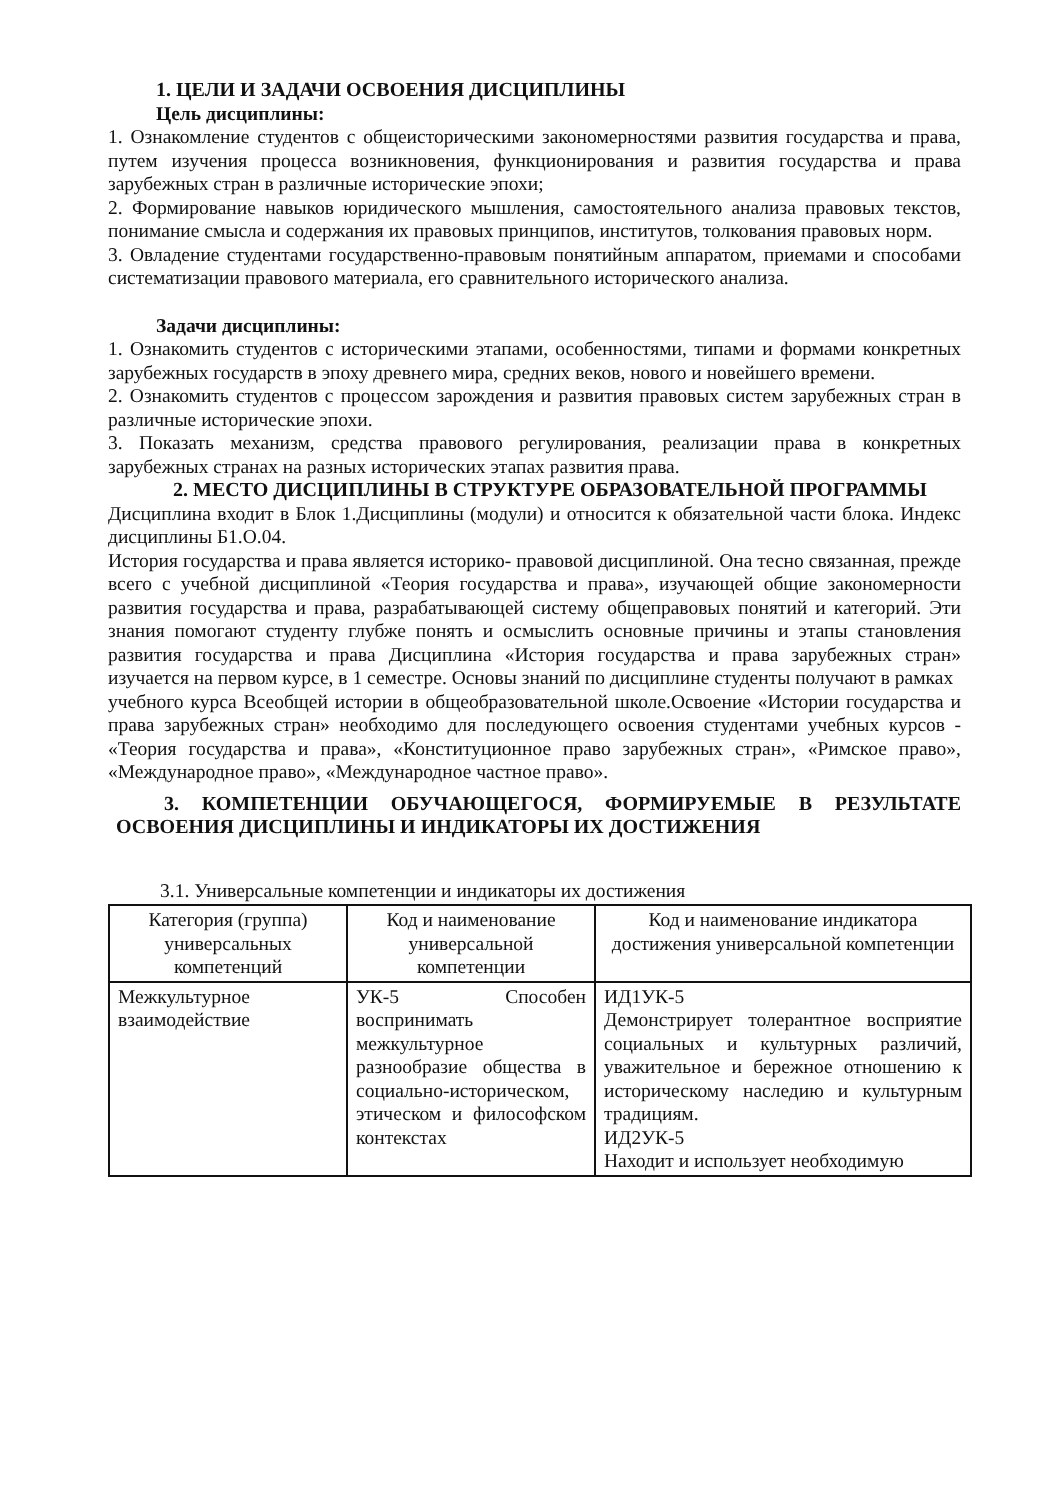1. ЦЕЛИ И ЗАДАЧИ ОСВОЕНИЯ ДИСЦИПЛИНЫ
Цель дисциплины:
1. Ознакомление студентов с общеисторическими закономерностями развития государства и права, путем изучения процесса возникновения, функционирования и развития государства и права зарубежных стран в различные исторические эпохи;
2. Формирование навыков юридического мышления, самостоятельного анализа правовых текстов, понимание смысла и содержания их правовых принципов, институтов, толкования правовых норм.
3. Овладение студентами государственно-правовым понятийным аппаратом, приемами и способами систематизации правового материала, его сравнительного исторического анализа.
Задачи дисциплины:
1. Ознакомить студентов с историческими этапами, особенностями, типами и формами конкретных зарубежных государств в эпоху древнего мира, средних веков, нового и новейшего времени.
2. Ознакомить студентов с процессом зарождения и развития правовых систем зарубежных стран в различные исторические эпохи.
3. Показать механизм, средства правового регулирования, реализации права в конкретных зарубежных странах на разных исторических этапах развития права.
2. МЕСТО ДИСЦИПЛИНЫ В СТРУКТУРЕ ОБРАЗОВАТЕЛЬНОЙ ПРОГРАММЫ
Дисциплина входит в Блок 1.Дисциплины (модули) и относится к обязательной части блока. Индекс дисциплины Б1.О.04.
История государства и права является историко- правовой дисциплиной. Она тесно связанная, прежде всего с учебной дисциплиной «Теория государства и права», изучающей общие закономерности развития государства и права, разрабатывающей систему общеправовых понятий и категорий. Эти знания помогают студенту глубже понять и осмыслить основные причины и этапы становления развития государства и права Дисциплина «История государства и права зарубежных стран» изучается на первом курсе, в 1 семестре. Основы знаний по дисциплине студенты получают в рамках
учебного курса Всеобщей истории в общеобразовательной школе.Освоение «Истории государства и права зарубежных стран» необходимо для последующего освоения студентами учебных курсов - «Теория государства и права», «Конституционное право зарубежных стран», «Римское право», «Международное право», «Международное частное право».
3. КОМПЕТЕНЦИИ ОБУЧАЮЩЕГОСЯ, ФОРМИРУЕМЫЕ В РЕЗУЛЬТАТЕ ОСВОЕНИЯ ДИСЦИПЛИНЫ И ИНДИКАТОРЫ ИХ ДОСТИЖЕНИЯ
3.1. Универсальные компетенции и индикаторы их достижения
| Категория (группа) универсальных компетенций | Код и наименование универсальной компетенции | Код и наименование индикатора достижения универсальной компетенции |
| --- | --- | --- |
| Межкультурное взаимодействие | УК-5 Способен воспринимать межкультурное разнообразие общества в социально-историческом, этическом и философском контекстах | ИД1УК-5 Демонстрирует толерантное восприятие социальных и культурных различий, уважительное и бережное отношению к историческому наследию и культурным традициям. ИД2УК-5 Находит и использует необходимую |